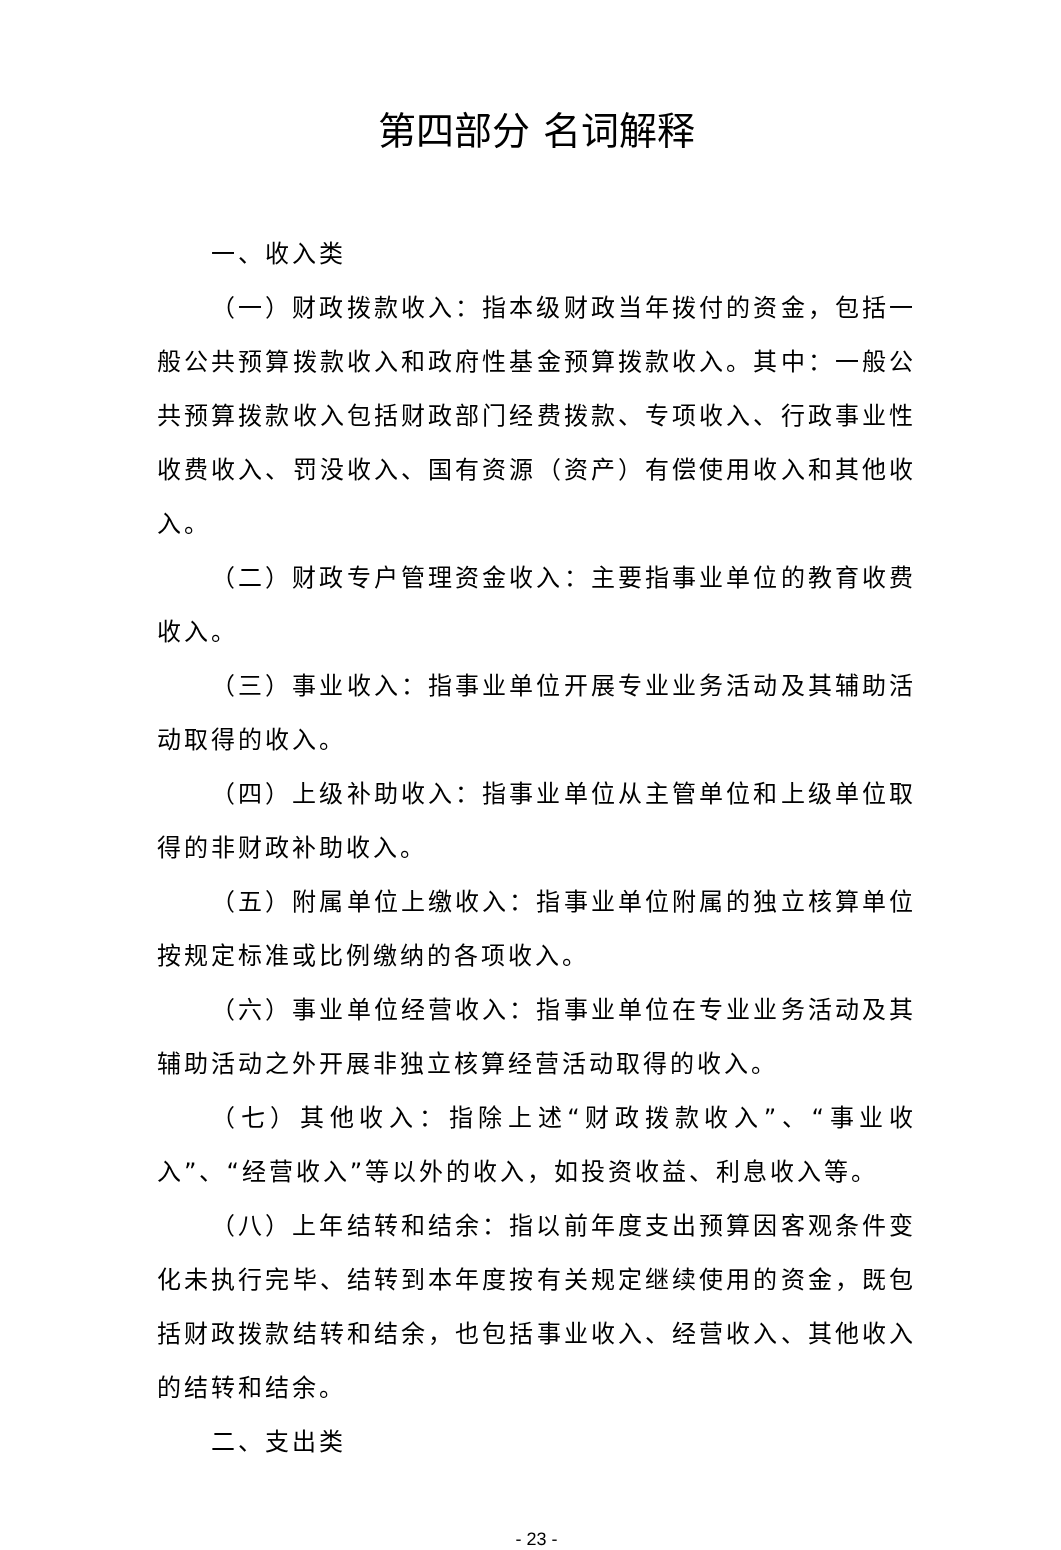第四部分 名词解释
一、收入类
（一）财政拨款收入：指本级财政当年拨付的资金，包括一般公共预算拨款收入和政府性基金预算拨款收入。其中：一般公共预算拨款收入包括财政部门经费拨款、专项收入、行政事业性收费收入、罚没收入、国有资源（资产）有偿使用收入和其他收入。
（二）财政专户管理资金收入：主要指事业单位的教育收费收入。
（三）事业收入：指事业单位开展专业业务活动及其辅助活动取得的收入。
（四）上级补助收入：指事业单位从主管单位和上级单位取得的非财政补助收入。
（五）附属单位上缴收入：指事业单位附属的独立核算单位按规定标准或比例缴纳的各项收入。
（六）事业单位经营收入：指事业单位在专业业务活动及其辅助活动之外开展非独立核算经营活动取得的收入。
（七）其他收入：指除上述“财政拨款收入”、“事业收入”、“经营收入”等以外的收入，如投资收益、利息收入等。
（八）上年结转和结余：指以前年度支出预算因客观条件变化未执行完毕、结转到本年度按有关规定继续使用的资金，既包括财政拨款结转和结余，也包括事业收入、经营收入、其他收入的结转和结余。
二、支出类
- 23 -